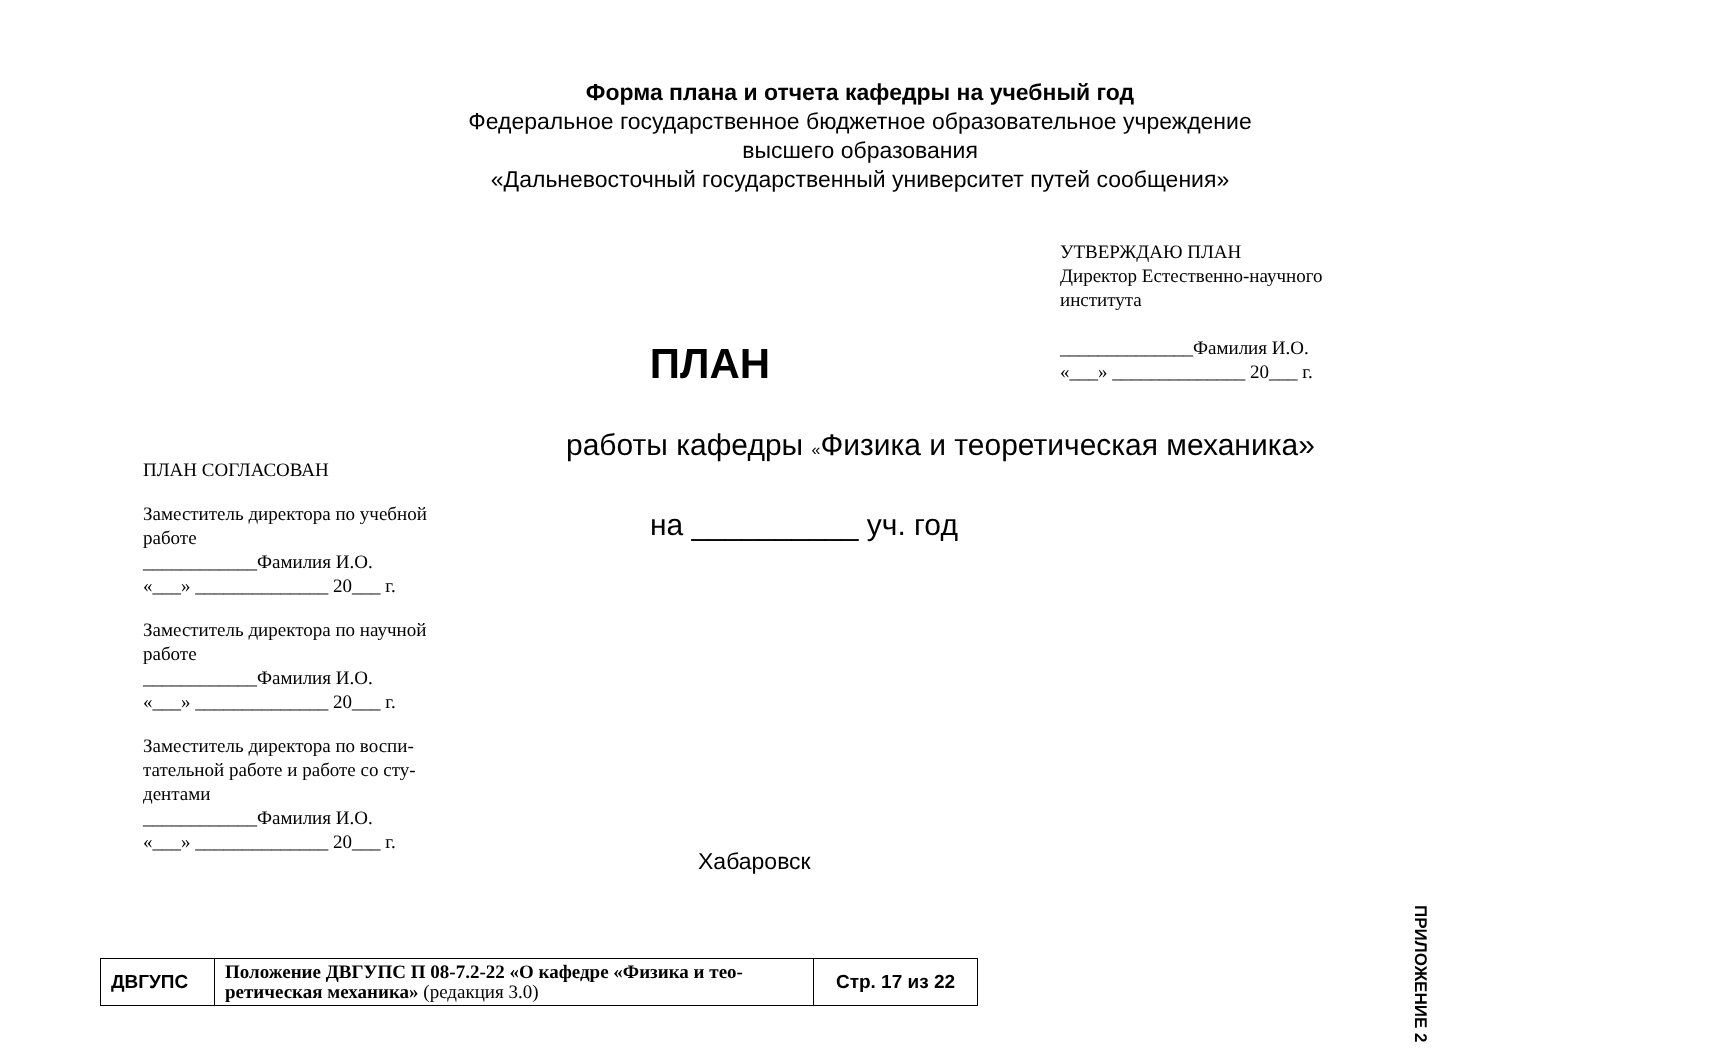Форма плана и отчета кафедры на учебный год
Федеральное государственное бюджетное образовательное учреждение
высшего образования
«Дальневосточный государственный университет путей сообщения»
УТВЕРЖДАЮ ПЛАН
Директор Естественно-научного
института
______________Фамилия И.О.
«___» ______________ 20___ г.
ПЛАН
работы кафедры «Физика и теоретическая механика»
на __________ уч. год
ПЛАН СОГЛАСОВАН
Заместитель директора по учебной
работе
____________Фамилия И.О.
«___» ______________ 20___ г.
Заместитель директора по научной
работе
____________Фамилия И.О.
«___» ______________ 20___ г.
Заместитель директора по воспи-
тательной работе и работе со сту-
дентами
____________Фамилия И.О.
«___» ______________ 20___ г.
Хабаровск
ПРИЛОЖЕНИЕ 2
| ДВГУПС | Положение ДВГУПС П 08-7.2-22 «О кафедре «Физика и тео- ретическая механика» (редакция 3.0) | Стр. 17 из 22 |